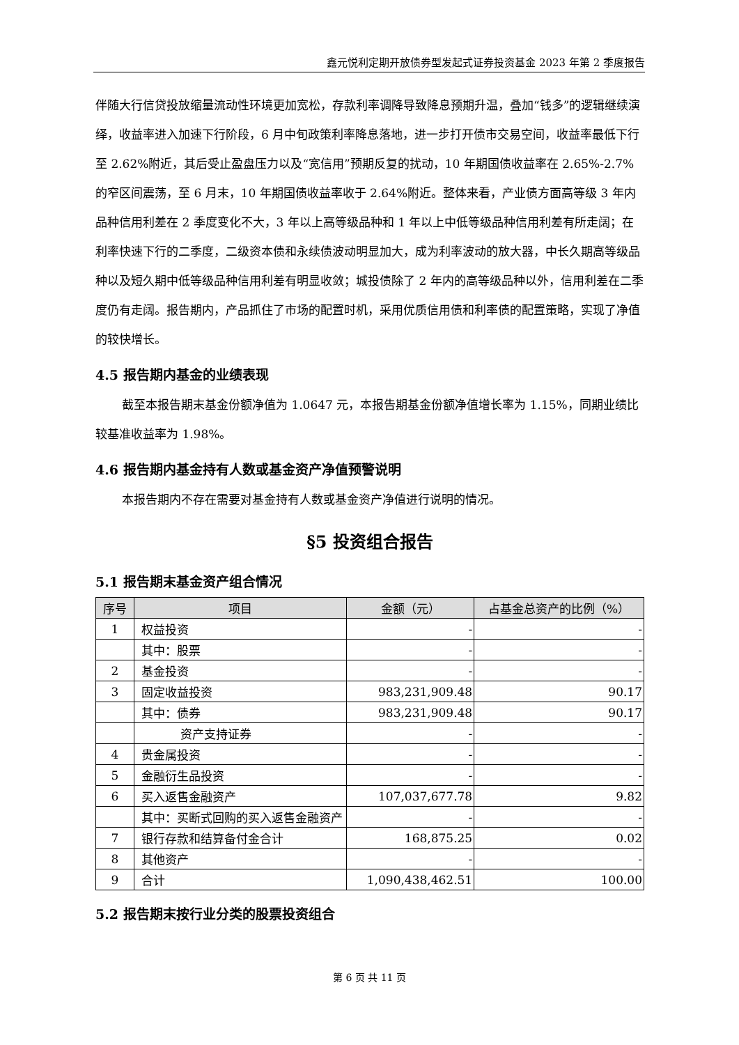鑫元悦利定期开放债券型发起式证券投资基金 2023 年第 2 季度报告
伴随大行信贷投放缩量流动性环境更加宽松，存款利率调降导致降息预期升温，叠加“钱多”的逻辑继续演绎，收益率进入加速下行阶段，6 月中旬政策利率降息落地，进一步打开债市交易空间，收益率最低下行至 2.62%附近，其后受止盈盘压力以及“宽信用”预期反复的扰动，10 年期国债收益率在 2.65%-2.7%的窄区间震荡，至 6 月末，10 年期国债收益率收于 2.64%附近。整体来看，产业债方面高等级 3 年内品种信用利差在 2 季度变化不大，3 年以上高等级品种和 1 年以上中低等级品种信用利差有所走阔；在利率快速下行的二季度，二级资本债和永续债波动明显加大，成为利率波动的放大器，中长久期高等级品种以及短久期中低等级品种信用利差有明显收敛；城投债除了 2 年内的高等级品种以外，信用利差在二季度仍有走阔。报告期内，产品抓住了市场的配置时机，采用优质信用债和利率债的配置策略，实现了净值的较快增长。
4.5 报告期内基金的业绩表现
截至本报告期末基金份额净值为 1.0647 元，本报告期基金份额净值增长率为 1.15%，同期业绩比较基准收益率为 1.98%。
4.6 报告期内基金持有人数或基金资产净值预警说明
本报告期内不存在需要对基金持有人数或基金资产净值进行说明的情况。
§5 投资组合报告
5.1 报告期末基金资产组合情况
| 序号 | 项目 | 金额（元） | 占基金总资产的比例（%） |
| --- | --- | --- | --- |
| 1 | 权益投资 | - | - |
| | 其中：股票 | - | - |
| 2 | 基金投资 | - | - |
| 3 | 固定收益投资 | 983,231,909.48 | 90.17 |
| | 其中：债券 | 983,231,909.48 | 90.17 |
| | 资产支持证券 | - | - |
| 4 | 贵金属投资 | - | - |
| 5 | 金融衍生品投资 | - | - |
| 6 | 买入返售金融资产 | 107,037,677.78 | 9.82 |
| | 其中：买断式回购的买入返售金融资产 | - | - |
| 7 | 银行存款和结算备付金合计 | 168,875.25 | 0.02 |
| 8 | 其他资产 | - | - |
| 9 | 合计 | 1,090,438,462.51 | 100.00 |
5.2 报告期末按行业分类的股票投资组合
第 6 页 共 11 页